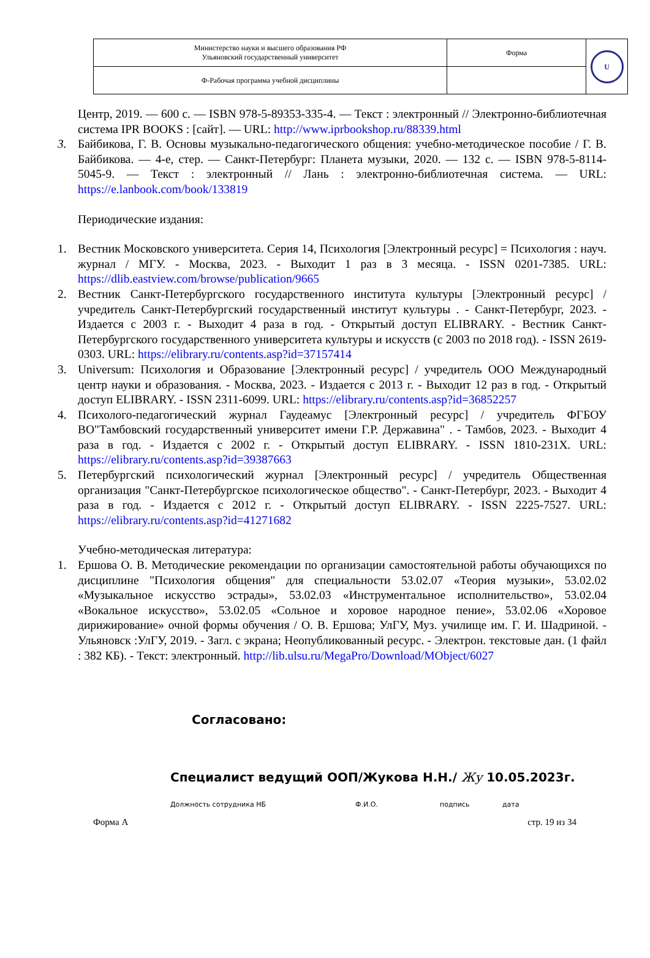| Министерство науки и высшего образования РФ Ульяновский государственный университет | Форма | U |
| Ф-Рабочая программа учебной дисциплины | | |
Центр, 2019. — 600 с. — ISBN 978-5-89353-335-4. — Текст : электронный // Электронно-библиотечная система IPR BOOKS : [сайт]. — URL: http://www.iprbookshop.ru/88339.html
3. Байбикова, Г. В. Основы музыкально-педагогического общения: учебно-методическое пособие / Г. В. Байбикова. — 4-е, стер. — Санкт-Петербург: Планета музыки, 2020. — 132 с. — ISBN 978-5-8114-5045-9. — Текст : электронный // Лань : электронно-библиотечная система. — URL: https://e.lanbook.com/book/133819
Периодические издания:
1. Вестник Московского университета. Серия 14, Психология [Электронный ресурс] = Психология : науч. журнал / МГУ. - Москва, 2023. - Выходит 1 раз в 3 месяца. - ISSN 0201-7385. URL: https://dlib.eastview.com/browse/publication/9665
2. Вестник Санкт-Петербургского государственного института культуры [Электронный ресурс] / учредитель Санкт-Петербургский государственный институт культуры . - Санкт-Петербург, 2023. - Издается с 2003 г. - Выходит 4 раза в год. - Открытый доступ ELIBRARY. - Вестник Санкт-Петербургского государственного университета культуры и искусств (с 2003 по 2018 год). - ISSN 2619-0303. URL: https://elibrary.ru/contents.asp?id=37157414
3. Universum: Психология и Образование [Электронный ресурс] / учредитель ООО Международный центр науки и образования. - Москва, 2023. - Издается с 2013 г. - Выходит 12 раз в год. - Открытый доступ ELIBRARY. - ISSN 2311-6099. URL: https://elibrary.ru/contents.asp?id=36852257
4. Психолого-педагогический журнал Гаудеамус [Электронный ресурс] / учредитель ФГБОУ ВО"Тамбовский государственный университет имени Г.Р. Державина" . - Тамбов, 2023. - Выходит 4 раза в год. - Издается с 2002 г. - Открытый доступ ELIBRARY. - ISSN 1810-231X. URL: https://elibrary.ru/contents.asp?id=39387663
5. Петербургский психологический журнал [Электронный ресурс] / учредитель Общественная организация "Санкт-Петербургское психологическое общество". - Санкт-Петербург, 2023. - Выходит 4 раза в год. - Издается с 2012 г. - Открытый доступ ELIBRARY. - ISSN 2225-7527. URL: https://elibrary.ru/contents.asp?id=41271682
Учебно-методическая литература:
1. Ершова О. В. Методические рекомендации по организации самостоятельной работы обучающихся по дисциплине "Психология общения" для специальности 53.02.07 «Теория музыки», 53.02.02 «Музыкальное искусство эстрады», 53.02.03 «Инструментальное исполнительство», 53.02.04 «Вокальное искусство», 53.02.05 «Сольное и хоровое народное пение», 53.02.06 «Хоровое дирижирование» очной формы обучения / О. В. Ершова; УлГУ, Муз. училище им. Г. И. Шадриной. - Ульяновск :УлГУ, 2019. - Загл. с экрана; Неопубликованный ресурс. - Электрон. текстовые дан. (1 файл : 382 КБ). - Текст: электронный. http://lib.ulsu.ru/MegaPro/Download/MObject/6027
Согласовано:
Специалист ведущий ООП/Жукова Н.Н./ Жу 10.05.2023г.
Должность сотрудника НБ Ф.И.О. подпись дата
Форма А стр. 19 из 34